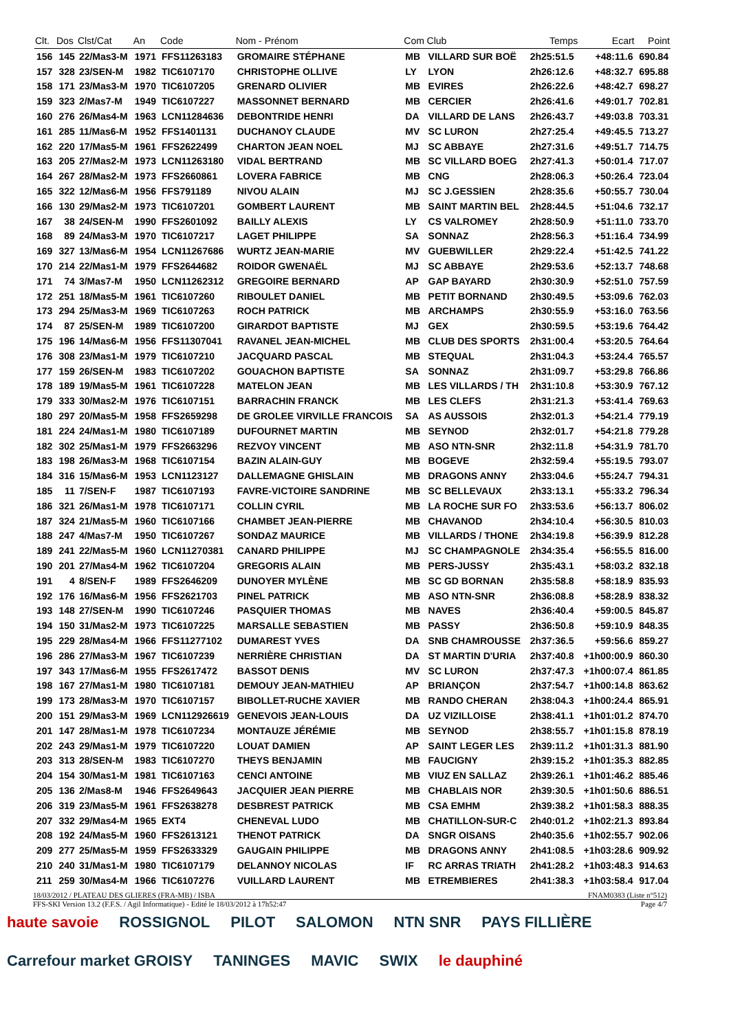| Clt. | Dos | Clst/Cat | An | Code | Nom - Prénom | Com | Club | Temps | Ecart | Point |
| --- | --- | --- | --- | --- | --- | --- | --- | --- | --- | --- |
| 156 | 145 | 22/Mas3-M | 1971 | FFS11263183 | GROMAIRE STÉPHANE | MB | VILLARD SUR BOË | 2h25:51.5 | +48:11.6 | 690.84 |
| 157 | 328 | 23/SEN-M | 1982 | TIC6107170 | CHRISTOPHE OLLIVE | LY | LYON | 2h26:12.6 | +48:32.7 | 695.88 |
| 158 | 171 | 23/Mas3-M | 1970 | TIC6107205 | GRENARD OLIVIER | MB | EVIRES | 2h26:22.6 | +48:42.7 | 698.27 |
| 159 | 323 | 2/Mas7-M | 1949 | TIC6107227 | MASSONNET BERNARD | MB | CERCIER | 2h26:41.6 | +49:01.7 | 702.81 |
| 160 | 276 | 26/Mas4-M | 1963 | LCN11284636 | DEBONTRIDE HENRI | DA | VILLARD DE LANS | 2h26:43.7 | +49:03.8 | 703.31 |
| 161 | 285 | 11/Mas6-M | 1952 | FFS1401131 | DUCHANOY CLAUDE | MV | SC LURON | 2h27:25.4 | +49:45.5 | 713.27 |
| 162 | 220 | 17/Mas5-M | 1961 | FFS2622499 | CHARTON JEAN NOEL | MJ | SC ABBAYE | 2h27:31.6 | +49:51.7 | 714.75 |
| 163 | 205 | 27/Mas2-M | 1973 | LCN11263180 | VIDAL BERTRAND | MB | SC VILLARD BOEG | 2h27:41.3 | +50:01.4 | 717.07 |
| 164 | 267 | 28/Mas2-M | 1973 | FFS2660861 | LOVERA FABRICE | MB | CNG | 2h28:06.3 | +50:26.4 | 723.04 |
| 165 | 322 | 12/Mas6-M | 1956 | FFS791189 | NIVOU ALAIN | MJ | SC J.GESSIEN | 2h28:35.6 | +50:55.7 | 730.04 |
| 166 | 130 | 29/Mas2-M | 1973 | TIC6107201 | GOMBERT LAURENT | MB | SAINT MARTIN BEL | 2h28:44.5 | +51:04.6 | 732.17 |
| 167 | 38 | 24/SEN-M | 1990 | FFS2601092 | BAILLY ALEXIS | LY | CS VALROMEY | 2h28:50.9 | +51:11.0 | 733.70 |
| 168 | 89 | 24/Mas3-M | 1970 | TIC6107217 | LAGET PHILIPPE | SA | SONNAZ | 2h28:56.3 | +51:16.4 | 734.99 |
| 169 | 327 | 13/Mas6-M | 1954 | LCN11267686 | WURTZ JEAN-MARIE | MV | GUEBWILLER | 2h29:22.4 | +51:42.5 | 741.22 |
| 170 | 214 | 22/Mas1-M | 1979 | FFS2644682 | ROIDOR GWENAËL | MJ | SC ABBAYE | 2h29:53.6 | +52:13.7 | 748.68 |
| 171 | 74 | 3/Mas7-M | 1950 | LCN11262312 | GREGOIRE BERNARD | AP | GAP BAYARD | 2h30:30.9 | +52:51.0 | 757.59 |
| 172 | 251 | 18/Mas5-M | 1961 | TIC6107260 | RIBOULET DANIEL | MB | PETIT BORNAND | 2h30:49.5 | +53:09.6 | 762.03 |
| 173 | 294 | 25/Mas3-M | 1969 | TIC6107263 | ROCH PATRICK | MB | ARCHAMPS | 2h30:55.9 | +53:16.0 | 763.56 |
| 174 | 87 | 25/SEN-M | 1989 | TIC6107200 | GIRARDOT BAPTISTE | MJ | GEX | 2h30:59.5 | +53:19.6 | 764.42 |
| 175 | 196 | 14/Mas6-M | 1956 | FFS11307041 | RAVANEL JEAN-MICHEL | MB | CLUB DES SPORTS | 2h31:00.4 | +53:20.5 | 764.64 |
| 176 | 308 | 23/Mas1-M | 1979 | TIC6107210 | JACQUARD PASCAL | MB | STEQUAL | 2h31:04.3 | +53:24.4 | 765.57 |
| 177 | 159 | 26/SEN-M | 1983 | TIC6107202 | GOUACHON BAPTISTE | SA | SONNAZ | 2h31:09.7 | +53:29.8 | 766.86 |
| 178 | 189 | 19/Mas5-M | 1961 | TIC6107228 | MATELON JEAN | MB | LES VILLARDS / TH | 2h31:10.8 | +53:30.9 | 767.12 |
| 179 | 333 | 30/Mas2-M | 1976 | TIC6107151 | BARRACHIN FRANCK | MB | LES CLEFS | 2h31:21.3 | +53:41.4 | 769.63 |
| 180 | 297 | 20/Mas5-M | 1958 | FFS2659298 | DE GROLEE VIRVILLE FRANCOIS | SA | AS AUSSOIS | 2h32:01.3 | +54:21.4 | 779.19 |
| 181 | 224 | 24/Mas1-M | 1980 | TIC6107189 | DUFOURNET MARTIN | MB | SEYNOD | 2h32:01.7 | +54:21.8 | 779.28 |
| 182 | 302 | 25/Mas1-M | 1979 | FFS2663296 | REZVOY VINCENT | MB | ASO NTN-SNR | 2h32:11.8 | +54:31.9 | 781.70 |
| 183 | 198 | 26/Mas3-M | 1968 | TIC6107154 | BAZIN ALAIN-GUY | MB | BOGEVE | 2h32:59.4 | +55:19.5 | 793.07 |
| 184 | 316 | 15/Mas6-M | 1953 | LCN1123127 | DALLEMAGNE GHISLAIN | MB | DRAGONS ANNY | 2h33:04.6 | +55:24.7 | 794.31 |
| 185 | 11 | 7/SEN-F | 1987 | TIC6107193 | FAVRE-VICTOIRE SANDRINE | MB | SC BELLEVAUX | 2h33:13.1 | +55:33.2 | 796.34 |
| 186 | 321 | 26/Mas1-M | 1978 | TIC6107171 | COLLIN CYRIL | MB | LA ROCHE SUR FO | 2h33:53.6 | +56:13.7 | 806.02 |
| 187 | 324 | 21/Mas5-M | 1960 | TIC6107166 | CHAMBET JEAN-PIERRE | MB | CHAVANOD | 2h34:10.4 | +56:30.5 | 810.03 |
| 188 | 247 | 4/Mas7-M | 1950 | TIC6107267 | SONDAZ MAURICE | MB | VILLARDS / THONE | 2h34:19.8 | +56:39.9 | 812.28 |
| 189 | 241 | 22/Mas5-M | 1960 | LCN11270381 | CANARD PHILIPPE | MJ | SC CHAMPAGNOLE | 2h34:35.4 | +56:55.5 | 816.00 |
| 190 | 201 | 27/Mas4-M | 1962 | TIC6107204 | GREGORIS ALAIN | MB | PERS-JUSSY | 2h35:43.1 | +58:03.2 | 832.18 |
| 191 | 4 | 8/SEN-F | 1989 | FFS2646209 | DUNOYER MYLÈNE | MB | SC GD BORNAN | 2h35:58.8 | +58:18.9 | 835.93 |
| 192 | 176 | 16/Mas6-M | 1956 | FFS2621703 | PINEL PATRICK | MB | ASO NTN-SNR | 2h36:08.8 | +58:28.9 | 838.32 |
| 193 | 148 | 27/SEN-M | 1990 | TIC6107246 | PASQUIER THOMAS | MB | NAVES | 2h36:40.4 | +59:00.5 | 845.87 |
| 194 | 150 | 31/Mas2-M | 1973 | TIC6107225 | MARSALLE SEBASTIEN | MB | PASSY | 2h36:50.8 | +59:10.9 | 848.35 |
| 195 | 229 | 28/Mas4-M | 1966 | FFS11277102 | DUMAREST YVES | DA | SNB CHAMROUSSE | 2h37:36.5 | +59:56.6 | 859.27 |
| 196 | 286 | 27/Mas3-M | 1967 | TIC6107239 | NERRIÈRE CHRISTIAN | DA | ST MARTIN D'URIA | 2h37:40.8 | +1h00:00.9 | 860.30 |
| 197 | 343 | 17/Mas6-M | 1955 | FFS2617472 | BASSOT DENIS | MV | SC LURON | 2h37:47.3 | +1h00:07.4 | 861.85 |
| 198 | 167 | 27/Mas1-M | 1980 | TIC6107181 | DEMOUY JEAN-MATHIEU | AP | BRIANÇON | 2h37:54.7 | +1h00:14.8 | 863.62 |
| 199 | 173 | 28/Mas3-M | 1970 | TIC6107157 | BIBOLLET-RUCHE XAVIER | MB | RANDO CHERAN | 2h38:04.3 | +1h00:24.4 | 865.91 |
| 200 | 151 | 29/Mas3-M | 1969 | LCN112926619 | GENEVOIS JEAN-LOUIS | DA | UZ VIZILLOISE | 2h38:41.1 | +1h01:01.2 | 874.70 |
| 201 | 147 | 28/Mas1-M | 1978 | TIC6107234 | MONTAUZE JÉRÉMIE | MB | SEYNOD | 2h38:55.7 | +1h01:15.8 | 878.19 |
| 202 | 243 | 29/Mas1-M | 1979 | TIC6107220 | LOUAT DAMIEN | AP | SAINT LEGER LES | 2h39:11.2 | +1h01:31.3 | 881.90 |
| 203 | 313 | 28/SEN-M | 1983 | TIC6107270 | THEYS BENJAMIN | MB | FAUCIGNY | 2h39:15.2 | +1h01:35.3 | 882.85 |
| 204 | 154 | 30/Mas1-M | 1981 | TIC6107163 | CENCI ANTOINE | MB | VIUZ EN SALLAZ | 2h39:26.1 | +1h01:46.2 | 885.46 |
| 205 | 136 | 2/Mas8-M | 1946 | FFS2649643 | JACQUIER JEAN PIERRE | MB | CHABLAIS NOR | 2h39:30.5 | +1h01:50.6 | 886.51 |
| 206 | 319 | 23/Mas5-M | 1961 | FFS2638278 | DESBREST PATRICK | MB | CSA EMHM | 2h39:38.2 | +1h01:58.3 | 888.35 |
| 207 | 332 | 29/Mas4-M | 1965 | EXT4 | CHENEVAL LUDO | MB | CHATILLON-SUR-C | 2h40:01.2 | +1h02:21.3 | 893.84 |
| 208 | 192 | 24/Mas5-M | 1960 | FFS2613121 | THENOT PATRICK | DA | SNGR OISANS | 2h40:35.6 | +1h02:55.7 | 902.06 |
| 209 | 277 | 25/Mas5-M | 1959 | FFS2633329 | GAUGAIN PHILIPPE | MB | DRAGONS ANNY | 2h41:08.5 | +1h03:28.6 | 909.92 |
| 210 | 240 | 31/Mas1-M | 1980 | TIC6107179 | DELANNOY NICOLAS | IF | RC ARRAS TRIATH | 2h41:28.2 | +1h03:48.3 | 914.63 |
| 211 | 259 | 30/Mas4-M | 1966 | TIC6107276 | VUILLARD LAURENT | MB | ETREMBIERES | 2h41:38.3 | +1h03:58.4 | 917.04 |
18/03/2012 / PLATEAU DES GLIERES (FRA-MB) / ISBA FNAM0383 (Liste n°512)
FFS-SKI Version 13.2 (F.F.S. / Agil Informatique) - Edité le 18/03/2012 à 17h52:47 Page 4/7
haute savoie ROSSIGNOL PILOT SALOMON NTN SNR PAYS FILLIÈRE Carrefour market GROISY TANINGES MAVIC SWIX le dauphiné